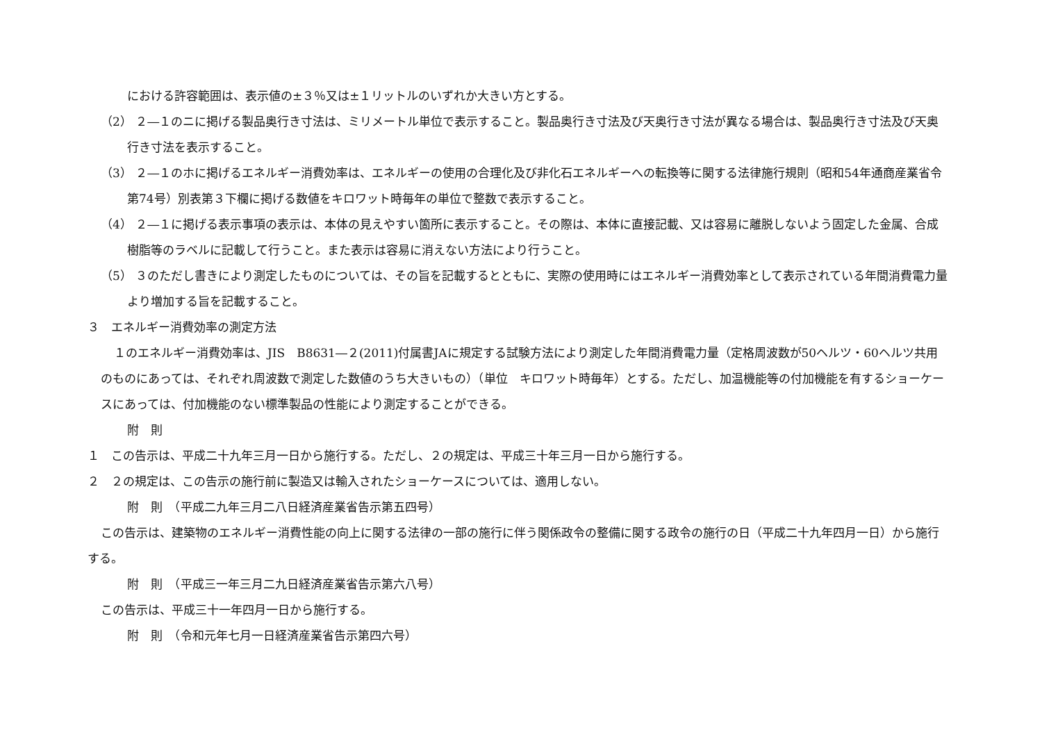における許容範囲は、表示値の±３％又は±１リットルのいずれか大きい方とする。
（2） ２―１のニに掲げる製品奥行き寸法は、ミリメートル単位で表示すること。製品奥行き寸法及び天奥行き寸法が異なる場合は、製品奥行き寸法及び天奥行き寸法を表示すること。
（3） ２―１のホに掲げるエネルギー消費効率は、エネルギーの使用の合理化及び非化石エネルギーへの転換等に関する法律施行規則（昭和54年通商産業省令第74号）別表第３下欄に掲げる数値をキロワット時毎年の単位で整数で表示すること。
（4） ２―１に掲げる表示事項の表示は、本体の見えやすい箇所に表示すること。その際は、本体に直接記載、又は容易に離脱しないよう固定した金属、合成樹脂等のラベルに記載して行うこと。また表示は容易に消えない方法により行うこと。
（5） ３のただし書きにより測定したものについては、その旨を記載するとともに、実際の使用時にはエネルギー消費効率として表示されている年間消費電力量より増加する旨を記載すること。
３　エネルギー消費効率の測定方法
１のエネルギー消費効率は、JIS　B8631―２(2011)付属書JAに規定する試験方法により測定した年間消費電力量（定格周波数が50ヘルツ・60ヘルツ共用のものにあっては、それぞれ周波数で測定した数値のうち大きいもの）（単位　キロワット時毎年）とする。ただし、加温機能等の付加機能を有するショーケースにあっては、付加機能のない標準製品の性能により測定することができる。
附　則
１　この告示は、平成二十九年三月一日から施行する。ただし、２の規定は、平成三十年三月一日から施行する。
２　２の規定は、この告示の施行前に製造又は輸入されたショーケースについては、適用しない。
附　則　（平成二九年三月二八日経済産業省告示第五四号）
この告示は、建築物のエネルギー消費性能の向上に関する法律の一部の施行に伴う関係政令の整備に関する政令の施行の日（平成二十九年四月一日）から施行する。
附　則　（平成三一年三月二九日経済産業省告示第六八号）
この告示は、平成三十一年四月一日から施行する。
附　則　（令和元年七月一日経済産業省告示第四六号）